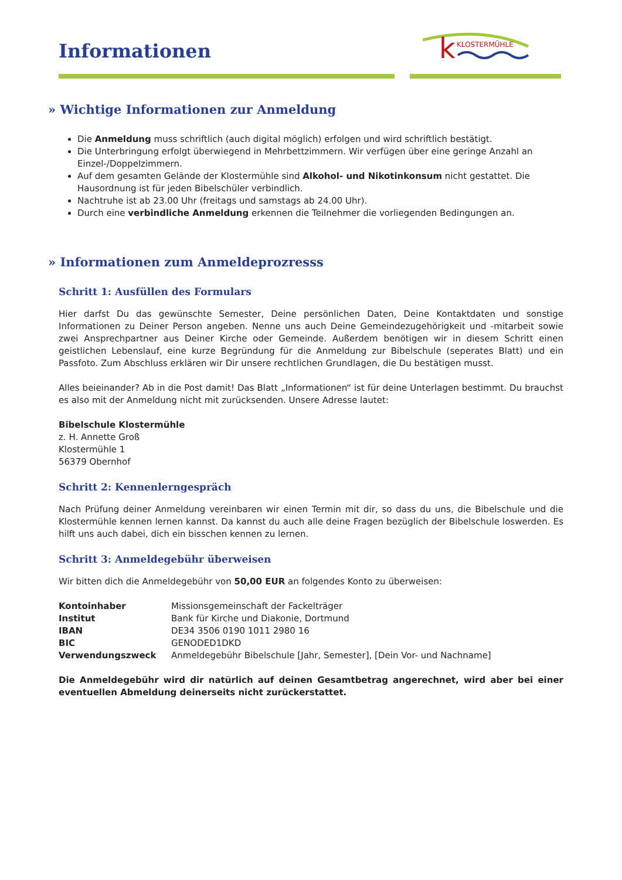Informationen
k
KLOSTERMÜHLE
» Wichtige Informationen zur Anmeldung
Die Anmeldung muss schriftlich (auch digital möglich) erfolgen und wird schriftlich bestätigt.
Die Unterbringung erfolgt überwiegend in Mehrbettzimmern. Wir verfügen über eine geringe Anzahl an Einzel-/Doppelzimmern.
Auf dem gesamten Gelände der Klostermühle sind Alkohol- und Nikotinkonsum nicht gestattet. Die Hausordnung ist für jeden Bibelschüler verbindlich.
Nachtruhe ist ab 23.00 Uhr (freitags und samstags ab 24.00 Uhr).
Durch eine verbindliche Anmeldung erkennen die Teilnehmer die vorliegenden Bedingungen an.
» Informationen zum Anmeldeprozresss
Schritt 1: Ausfüllen des Formulars
Hier darfst Du das gewünschte Semester, Deine persönlichen Daten, Deine Kontaktdaten und sonstige Informationen zu Deiner Person angeben. Nenne uns auch Deine Gemeindezugehörigkeit und -mitarbeit sowie zwei Ansprechpartner aus Deiner Kirche oder Gemeinde. Außerdem benötigen wir in diesem Schritt einen geistlichen Lebenslauf, eine kurze Begründung für die Anmeldung zur Bibelschule (seperates Blatt) und ein Passfoto. Zum Abschluss erklären wir Dir unsere rechtlichen Grundlagen, die Du bestätigen musst.
Alles beieinander? Ab in die Post damit! Das Blatt „Informationen“ ist für deine Unterlagen bestimmt. Du brauchst es also mit der Anmeldung nicht mit zurücksenden. Unsere Adresse lautet:
Bibelschule Klostermühle
z. H. Annette Groß
Klostermühle 1
56379 Obernhof
Schritt 2: Kennenlerngespräch
Nach Prüfung deiner Anmeldung vereinbaren wir einen Termin mit dir, so dass du uns, die Bibelschule und die Klostermühle kennen lernen kannst. Da kannst du auch alle deine Fragen bezüglich der Bibelschule loswerden. Es hilft uns auch dabei, dich ein bisschen kennen zu lernen.
Schritt 3: Anmeldegebühr überweisen
Wir bitten dich die Anmeldegebühr von 50,00 EUR an folgendes Konto zu überweisen:
| Kontoinhaber | Missionsgemeinschaft der Fackelträger |
| Institut | Bank für Kirche und Diakonie, Dortmund |
| IBAN | DE34 3506 0190 1011 2980 16 |
| BIC | GENODED1DKD |
| Verwendungszweck | Anmeldegebühr Bibelschule [Jahr, Semester], [Dein Vor- und Nachname] |
Die Anmeldegebühr wird dir natürlich auf deinen Gesamtbetrag angerechnet, wird aber bei einer eventuellen Abmeldung deinerseits nicht zurückerstattet.